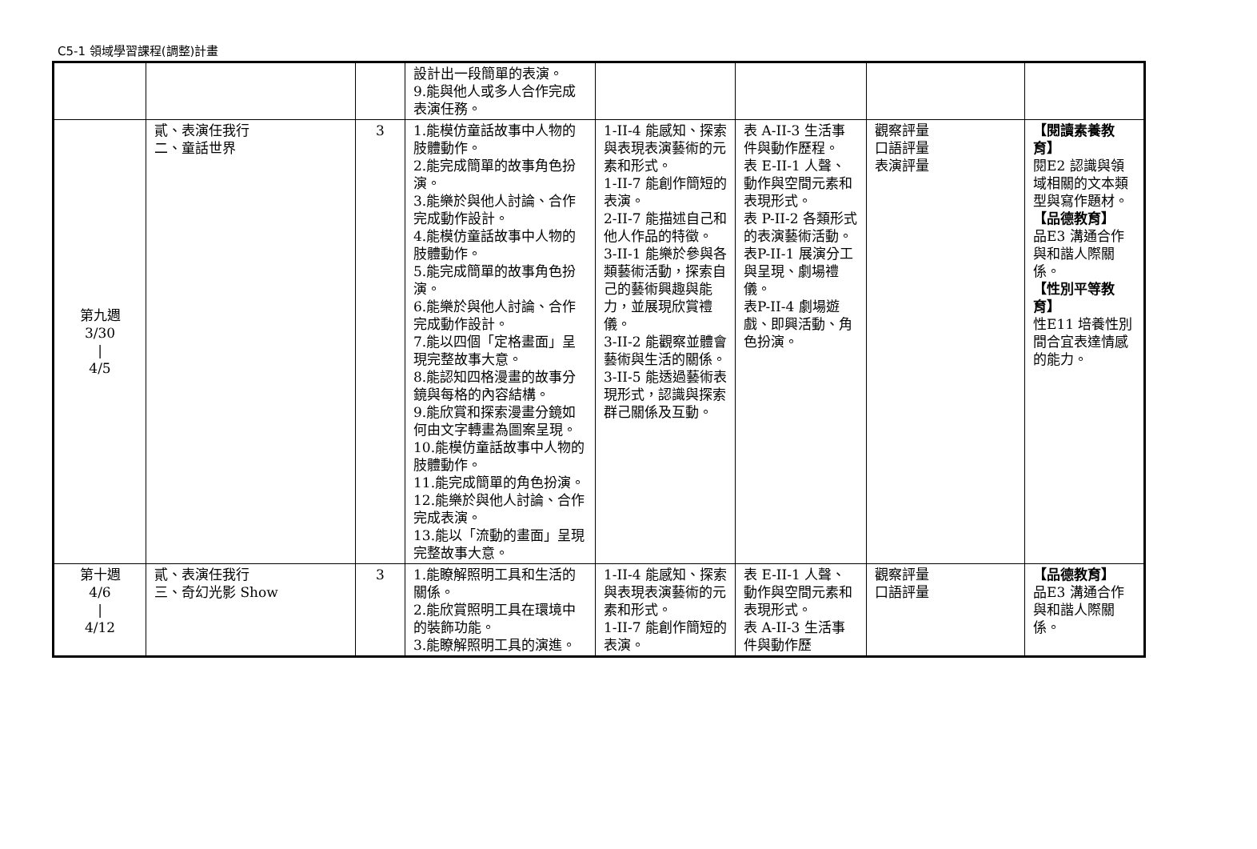C5-1 領域學習課程(調整)計畫
| | | | 設計出一段簡單的表演。 9.能與他人或多人合作完成表演任務。 | | | | |
| 第九週 3/30 / 4/5 | 貳、表演任我行 二、童話世界 | 3 | 1.能模仿童話故事中人物的肢體動作。 2.能完成簡單的故事角色扮演。 3.能樂於與他人討論、合作完成動作設計。 4.能模仿童話故事中人物的肢體動作。 5.能完成簡單的故事角色扮演。 6.能樂於與他人討論、合作完成動作設計。 7.能以四個「定格畫面」呈現完整故事大意。 8.能認知四格漫畫的故事分鏡與每格的內容結構。 9.能欣賞和探索漫畫分鏡如何由文字轉畫為圖案呈現。 10.能模仿童話故事中人物的肢體動作。 11.能完成簡單的角色扮演。 12.能樂於與他人討論、合作完成表演。 13.能以「流動的畫面」呈現完整故事大意。 | 1-II-4 能感知、探索與表現表演藝術的元素和形式。 1-II-7 能創作簡短的表演。 2-II-7 能描述自己和他人作品的特徵。 3-II-1 能樂於參與各類藝術活動，探索自己的藝術興趣與能力，並展現欣賞禮儀。 3-II-2 能觀察並體會藝術與生活的關係。 3-II-5 能透過藝術表現形式，認識與探索群己關係及互動。 | 表 A-II-3 生活事件與動作歷程。 表 E-II-1 人聲、動作與空間元素和表現形式。 表 P-II-2 各類形式的表演藝術活動。 表P-II-1 展演分工與呈現、劇場禮儀。 表P-II-4 劇場遊戲、即興活動、角色扮演。 | 觀察評量 口語評量 表演評量 | 【閱讀素養教育】 閱E2 認識與領域相關的文本類型與寫作題材。 【品德教育】 品E3 溝通合作與和諧人際關係。 【性別平等教育】 性E11 培養性別間合宜表達情感的能力。 |
| 第十週 4/6 / 4/12 | 貳、表演任我行 三、奇幻光影 Show | 3 | 1.能瞭解照明工具和生活的關係。 2.能欣賞照明工具在環境中的裝飾功能。 3.能瞭解照明工具的演進。 | 1-II-4 能感知、探索與表現表演藝術的元素和形式。 1-II-7 能創作簡短的表演。 | 表 E-II-1 人聲、動作與空間元素和表現形式。 表 A-II-3 生活事件與動作歷 | 觀察評量 口語評量 | 【品德教育】 品E3 溝通合作與和諧人際關係。 |